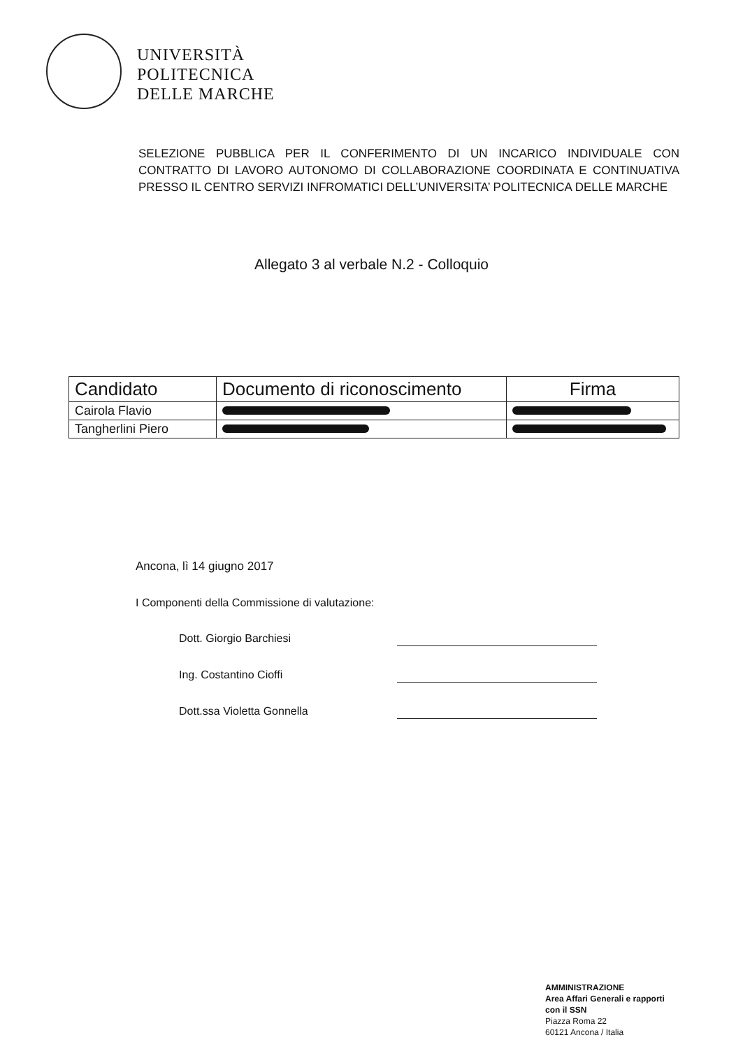UNIVERSITÀ
POLITECNICA
DELLE MARCHE
SELEZIONE PUBBLICA PER IL CONFERIMENTO DI UN INCARICO INDIVIDUALE CON CONTRATTO DI LAVORO AUTONOMO DI COLLABORAZIONE COORDINATA E CONTINUATIVA PRESSO IL CENTRO SERVIZI INFROMATICI DELL’UNIVERSITA’ POLITECNICA DELLE MARCHE
Allegato 3 al verbale N.2 - Colloquio
| Candidato | Documento di riconoscimento | Firma |
| --- | --- | --- |
| Cairola Flavio | | |
| Tangherlini Piero | | |
Ancona, lì 14 giugno 2017
I Componenti della Commissione di valutazione:
Dott. Giorgio Barchiesi
Ing. Costantino Cioffi
Dott.ssa Violetta Gonnella
AMMINISTRAZIONE
Area Affari Generali e rapporti
con il SSN
Piazza Roma 22
60121 Ancona / Italia